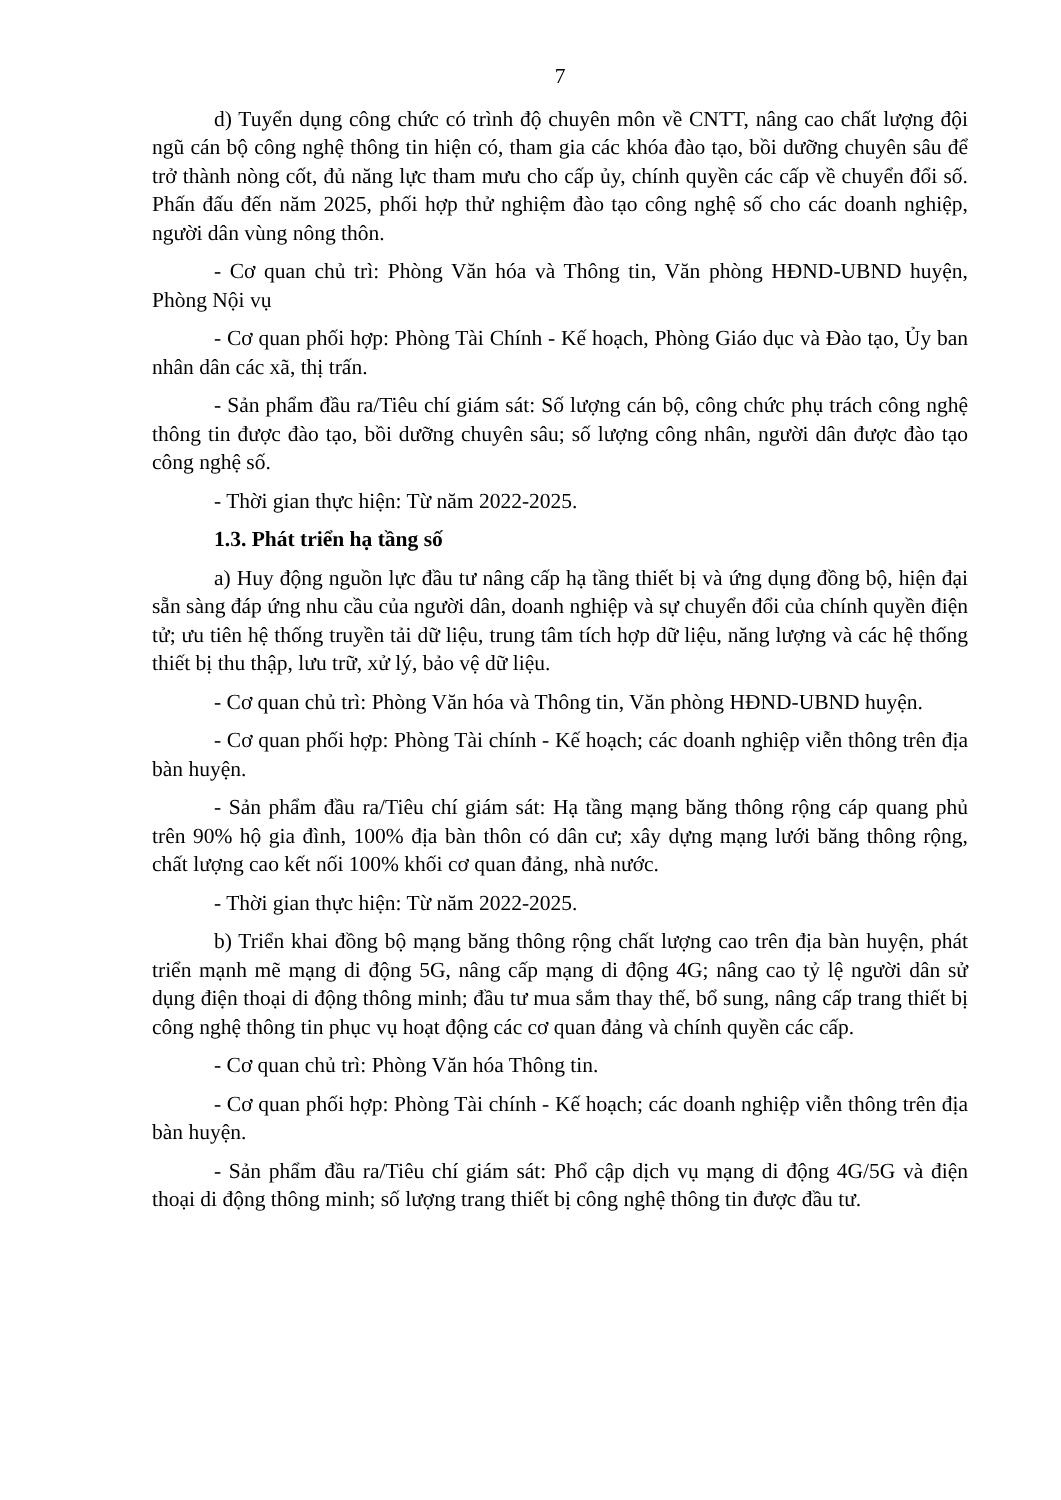7
d) Tuyển dụng công chức có trình độ chuyên môn về CNTT, nâng cao chất lượng đội ngũ cán bộ công nghệ thông tin hiện có, tham gia các khóa đào tạo, bồi dưỡng chuyên sâu để trở thành nòng cốt, đủ năng lực tham mưu cho cấp ủy, chính quyền các cấp về chuyển đổi số. Phấn đấu đến năm 2025, phối hợp thử nghiệm đào tạo công nghệ số cho các doanh nghiệp, người dân vùng nông thôn.
- Cơ quan chủ trì: Phòng Văn hóa và Thông tin, Văn phòng HĐND-UBND huyện, Phòng Nội vụ
- Cơ quan phối hợp: Phòng Tài Chính - Kế hoạch, Phòng Giáo dục và Đào tạo, Ủy ban nhân dân các xã, thị trấn.
- Sản phẩm đầu ra/Tiêu chí giám sát: Số lượng cán bộ, công chức phụ trách công nghệ thông tin được đào tạo, bồi dưỡng chuyên sâu; số lượng công nhân, người dân được đào tạo công nghệ số.
- Thời gian thực hiện: Từ năm 2022-2025.
1.3. Phát triển hạ tầng số
a) Huy động nguồn lực đầu tư nâng cấp hạ tầng thiết bị và ứng dụng đồng bộ, hiện đại sẵn sàng đáp ứng nhu cầu của người dân, doanh nghiệp và sự chuyển đổi của chính quyền điện tử; ưu tiên hệ thống truyền tải dữ liệu, trung tâm tích hợp dữ liệu, năng lượng và các hệ thống thiết bị thu thập, lưu trữ, xử lý, bảo vệ dữ liệu.
- Cơ quan chủ trì: Phòng Văn hóa và Thông tin, Văn phòng HĐND-UBND huyện.
- Cơ quan phối hợp: Phòng Tài chính - Kế hoạch; các doanh nghiệp viễn thông trên địa bàn huyện.
- Sản phẩm đầu ra/Tiêu chí giám sát: Hạ tầng mạng băng thông rộng cáp quang phủ trên 90% hộ gia đình, 100% địa bàn thôn có dân cư; xây dựng mạng lưới băng thông rộng, chất lượng cao kết nối 100% khối cơ quan đảng, nhà nước.
- Thời gian thực hiện: Từ năm 2022-2025.
b) Triển khai đồng bộ mạng băng thông rộng chất lượng cao trên địa bàn huyện, phát triển mạnh mẽ mạng di động 5G, nâng cấp mạng di động 4G; nâng cao tỷ lệ người dân sử dụng điện thoại di động thông minh; đầu tư mua sắm thay thế, bổ sung, nâng cấp trang thiết bị công nghệ thông tin phục vụ hoạt động các cơ quan đảng và chính quyền các cấp.
- Cơ quan chủ trì: Phòng Văn hóa Thông tin.
- Cơ quan phối hợp: Phòng Tài chính - Kế hoạch; các doanh nghiệp viễn thông trên địa bàn huyện.
- Sản phẩm đầu ra/Tiêu chí giám sát: Phổ cập dịch vụ mạng di động 4G/5G và điện thoại di động thông minh; số lượng trang thiết bị công nghệ thông tin được đầu tư.